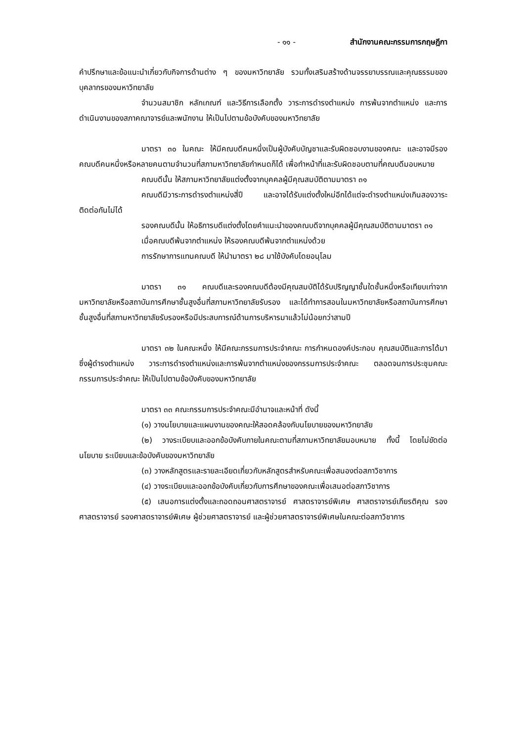- ๑๑ - สำนักงานคณะกรรมการกฤษฎีกา
คำปรึกษาและข้อแนะนำเกี่ยวกับกิจการด้านต่าง ๆ ของมหาวิทยาลัย รวมทั้งเสริมสร้างด้านจรรยาบรรณและคุณธรรมของบุคลากรของมหาวิทยาลัย
จำนวนสมาชิก หลักเกณฑ์ และวิธีการเลือกตั้ง วาระการดำรงตำแหน่ง การพ้นจากตำแหน่ง และการดำเนินงานของสภาคณาจารย์และพนักงาน ให้เป็นไปตามข้อบังคับของมหาวิทยาลัย
มาตรา ๓๐ ในคณะ ให้มีคณบดีคนหนึ่งเป็นผู้บังคับบัญชาและรับผิดชอบงานของคณะ และอาจมีรองคณบดีคนหนึ่งหรือหลายคนตามจำนวนที่สภามหาวิทยาลัยกำหนดก็ได้ เพื่อทำหน้าที่และรับผิดชอบตามที่คณบดีมอบหมาย
คณบดีนั้น ให้สภามหาวิทยาลัยแต่งตั้งจากบุคคลผู้มีคุณสมบัติตามมาตรา ๓๑
คณบดีมีวาระการดำรงตำแหน่งสี่ปี และอาจได้รับแต่งตั้งใหม่อีกได้แต่จะดำรงตำแหน่งเกินสองวาระติดต่อกันไม่ได้
รองคณบดีนั้น ให้อธิการบดีแต่งตั้งโดยคำแนะนำของคณบดีจากบุคคลผู้มีคุณสมบัติตามมาตรา ๓๑
เมื่อคณบดีพ้นจากตำแหน่ง ให้รองคณบดีพ้นจากตำแหน่งด้วย
การรักษาการแทนคณบดี ให้นำมาตรา ๒๘ มาใช้บังคับโดยอนุโลม
มาตรา ๓๑ คณบดีและรองคณบดีต้องมีคุณสมบัติได้รับปริญญาชั้นใดชั้นหนึ่งหรือเทียบเท่าจากมหาวิทยาลัยหรือสถาบันการศึกษาชั้นสูงอื่นที่สภามหาวิทยาลัยรับรอง และได้ทำการสอนในมหาวิทยาลัยหรือสถาบันการศึกษาชั้นสูงอื่นที่สภามหาวิทยาลัยรับรองหรือมีประสบการณ์ด้านการบริหารมาแล้วไม่น้อยกว่าสามปี
มาตรา ๓๒ ในคณะหนึ่ง ให้มีคณะกรรมการประจำคณะ การกำหนดองค์ประกอบ คุณสมบัติและการได้มาซึ่งผู้ดำรงตำแหน่ง วาระการดำรงตำแหน่งและการพ้นจากตำแหน่งของกรรมการประจำคณะ ตลอดจนการประชุมคณะกรรมการประจำคณะ ให้เป็นไปตามข้อบังคับของมหาวิทยาลัย
มาตรา ๓๓ คณะกรรมการประจำคณะมีอำนาจและหน้าที่ ดังนี้
(๑) วางนโยบายและแผนงานของคณะให้สอดคล้องกับนโยบายของมหาวิทยาลัย
(๒) วางระเบียบและออกข้อบังคับภายในคณะตามที่สภามหาวิทยาลัยมอบหมาย ทั้งนี้ โดยไม่ขัดต่อนโยบาย ระเบียบและข้อบังคับของมหาวิทยาลัย
(๓) วางหลักสูตรและรายละเอียดเกี่ยวกับหลักสูตรสำหรับคณะเพื่อสนองต่อสภาวิชาการ
(๔) วางระเบียบและออกข้อบังคับเกี่ยวกับการศึกษาของคณะเพื่อเสนอต่อสภาวิชาการ
(๕) เสนอการแต่งตั้งและถอดถอนศาสตราจารย์ ศาสตราจารย์พิเศษ ศาสตราจารย์เกียรติคุณ รองศาสตราจารย์ รองศาสตราจารย์พิเศษ ผู้ช่วยศาสตราจารย์ และผู้ช่วยศาสตราจารย์พิเศษในคณะต่อสภาวิชาการ